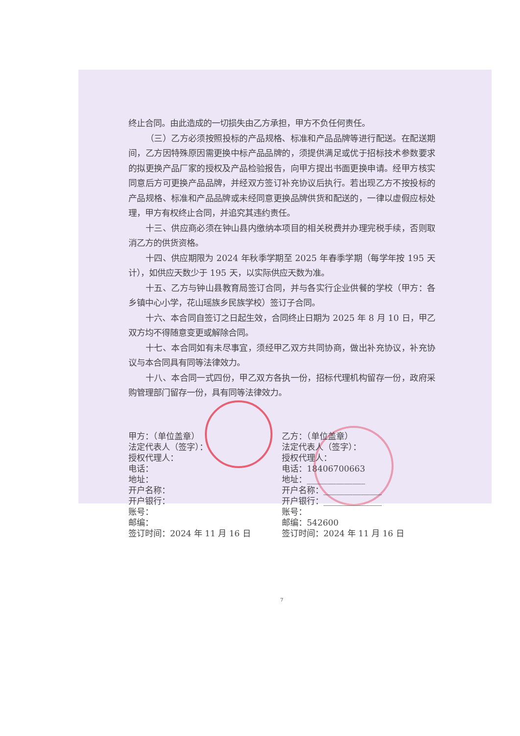终止合同。由此造成的一切损失由乙方承担，甲方不负任何责任。
（三）乙方必须按照投标的产品规格、标准和产品品牌等进行配送。在配送期间，乙方因特殊原因需更换中标产品品牌的，须提供满足或优于招标技术参数要求的拟更换产品厂家的授权及产品检验报告，向甲方提出书面更换申请。经甲方核实同意后方可更换产品品牌，并经双方签订补充协议后执行。若出现乙方不按投标的产品规格、标准和产品品牌或未经同意更换品牌供货和配送的，一律以虚假应标处理，甲方有权终止合同，并追究其违约责任。
十三、供应商必须在钟山县内缴纳本项目的相关税费并办理完税手续，否则取消乙方的供货资格。
十四、供应期限为 2024 年秋季学期至 2025 年春季学期（每学年按 195 天计），如供应天数少于 195 天，以实际供应天数为准。
十五、乙方与钟山县教育局签订合同，并与各实行企业供餐的学校（甲方：各乡镇中心小学，花山瑶族乡民族学校）签订子合同。
十六、本合同自签订之日起生效，合同终止日期为 2025 年 8 月 10 日，甲乙双方均不得随意变更或解除合同。
十七、本合同如有未尽事宜，须经甲乙双方共同协商，做出补充协议，补充协议与本合同具有同等法律效力。
十八、本合同一式四份，甲乙双方各执一份，招标代理机构留存一份，政府采购管理部门留存一份，具有同等法律效力。
甲方：（单位盖章）
法定代表人（签字）：
授权代理人：
电话：
地址：
开户名称：
开户银行：
账号：
邮编：
签订时间：2024 年 11 月 16 日
乙方：（单位盖章）
法定代表人（签字）：
授权代理人：
电话：18406700663
地址：______________
开户名称：______________
开户银行：______________
账号：
邮编：542600
签订时间：2024 年 11 月 16 日
7